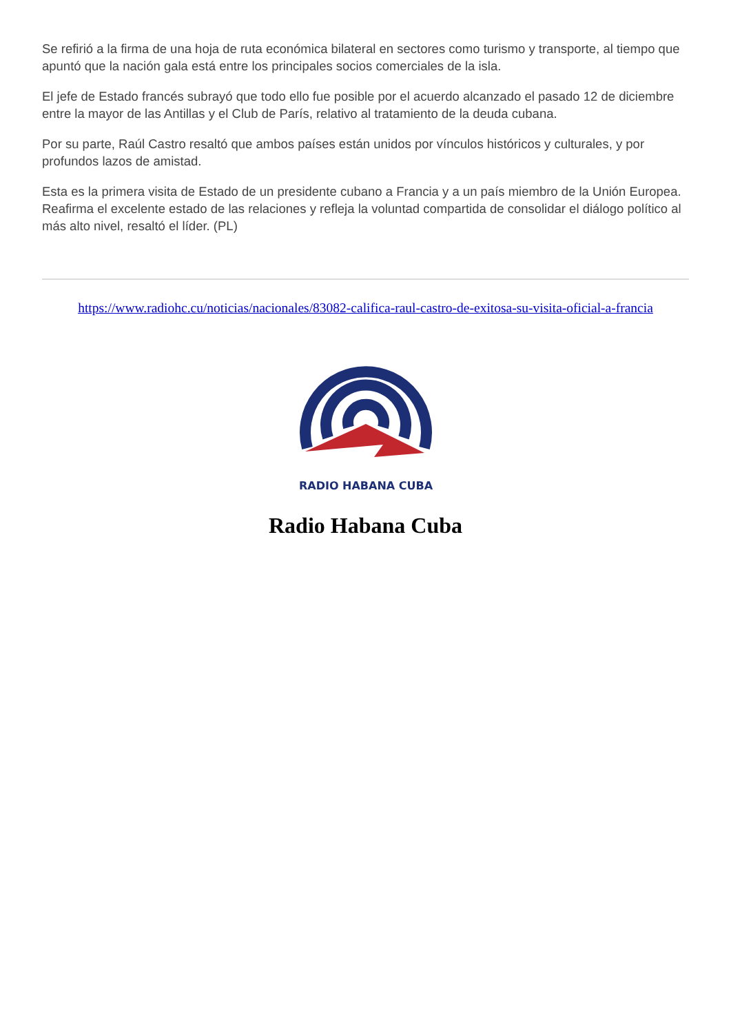Se refirió a la firma de una hoja de ruta económica bilateral en sectores como turismo y transporte, al tiempo que apuntó que la nación gala está entre los principales socios comerciales de la isla.
El jefe de Estado francés subrayó que todo ello fue posible por el acuerdo alcanzado el pasado 12 de diciembre entre la mayor de las Antillas y el Club de París, relativo al tratamiento de la deuda cubana.
Por su parte, Raúl Castro resaltó que ambos países están unidos por vínculos históricos y culturales, y por profundos lazos de amistad.
Esta es la primera visita de Estado de un presidente cubano a Francia y a un país miembro de la Unión Europea. Reafirma el excelente estado de las relaciones y refleja la voluntad compartida de consolidar el diálogo político al más alto nivel, resaltó el líder. (PL)
https://www.radiohc.cu/noticias/nacionales/83082-califica-raul-castro-de-exitosa-su-visita-oficial-a-francia
RADIO HABANA CUBA
Radio Habana Cuba